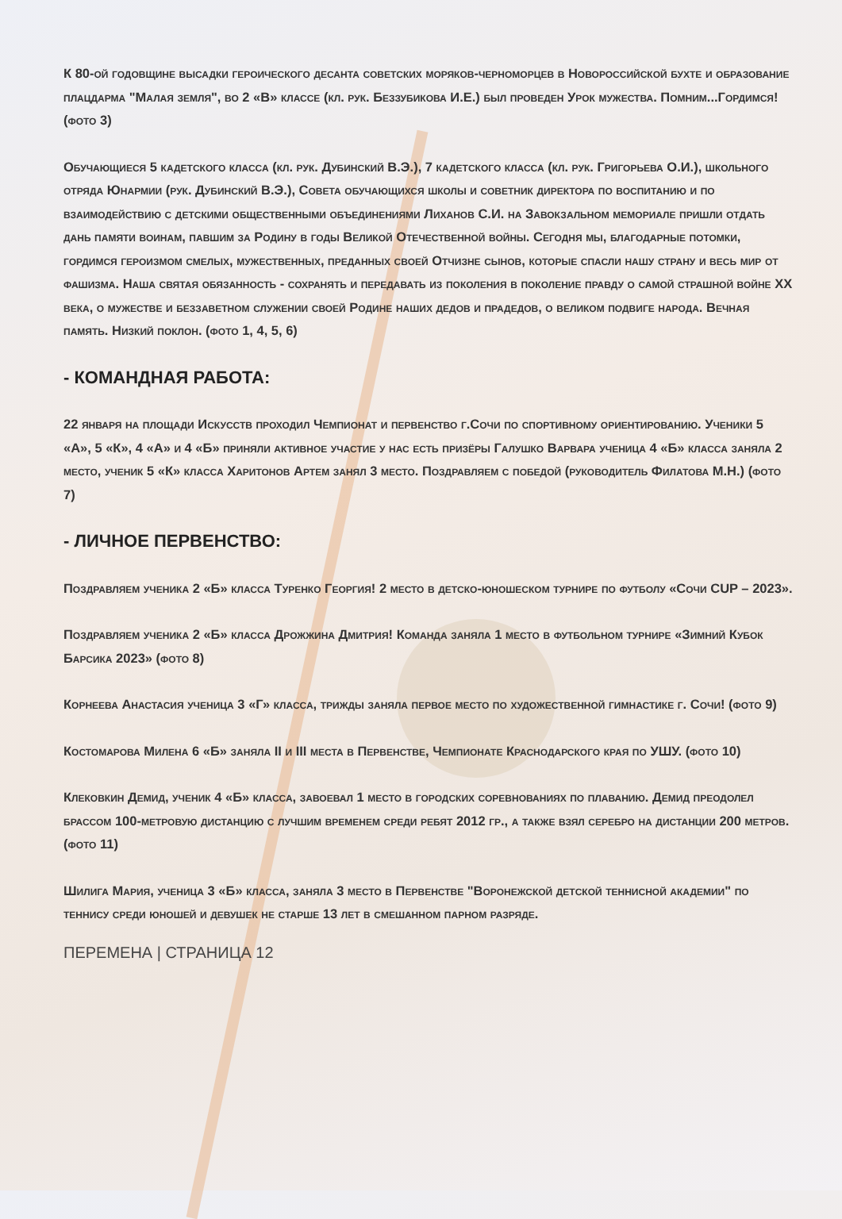К 80-ой годовщине высадки героического десанта советских моряков-черноморцев в Новороссийской бухте и образование плацдарма "Малая земля", во 2 «В» классе (кл. рук. Беззубикова И.Е.) был проведен Урок мужества. Помним...Гордимся! (фото 3)
Обучающиеся 5 кадетского класса (кл. рук. Дубинский В.Э.), 7 кадетского класса (кл. рук. Григорьева О.И.), школьного отряда Юнармии (рук. Дубинский В.Э.), Совета обучающихся школы и советник директора по воспитанию и по взаимодействию с детскими общественными объединениями Лиханов С.И. на Завокзальном мемориале пришли отдать дань памяти воинам, павшим за Родину в годы Великой Отечественной войны. Сегодня мы, благодарные потомки, гордимся героизмом смелых, мужественных, преданных своей Отчизне сынов, которые спасли нашу страну и весь мир от фашизма. Наша святая обязанность - сохранять и передавать из поколения в поколение правду о самой страшной войне XX века, о мужестве и беззаветном служении своей Родине наших дедов и прадедов, о великом подвиге народа. Вечная память. Низкий поклон. (фото 1, 4, 5, 6)
- КОМАНДНАЯ РАБОТА:
22 января на площади Искусств проходил Чемпионат и первенство г.Сочи по спортивному ориентированию. Ученики 5 «А», 5 «К», 4 «А» и 4 «Б» приняли активное участие у нас есть призёры Галушко Варвара ученица 4 «Б» класса заняла 2 место, ученик 5 «К» класса Харитонов Артем занял 3 место. Поздравляем с победой (руководитель Филатова М.Н.) (фото 7)
- ЛИЧНОЕ ПЕРВЕНСТВО:
Поздравляем ученика 2 «Б» класса Туренко Георгия! 2 место в детско-юношеском турнире по футболу «Сочи CUP – 2023».
Поздравляем ученика 2 «Б» класса Дрожжина Дмитрия! Команда заняла 1 место в футбольном турнире «Зимний Кубок Барсика 2023» (фото 8)
Корнеева Анастасия ученица 3 «Г» класса, трижды заняла первое место по художественной гимнастике г. Сочи! (фото 9)
Костомарова Милена 6 «Б» заняла II и III места в Первенстве, Чемпионате Краснодарского края по УШУ. (фото 10)
Клековкин Демид, ученик 4 «Б» класса, завоевал 1 место в городских соревнованиях по плаванию. Демид преодолел брассом 100-метровую дистанцию с лучшим временем среди ребят 2012 гр., а также взял серебро на дистанции 200 метров. (фото 11)
Шилига Мария, ученица 3 «Б» класса, заняла 3 место в Первенстве "Воронежской детской теннисной академии" по теннису среди юношей и девушек не старше 13 лет в смешанном парном разряде.
ПЕРЕМЕНА | СТРАНИЦА 12